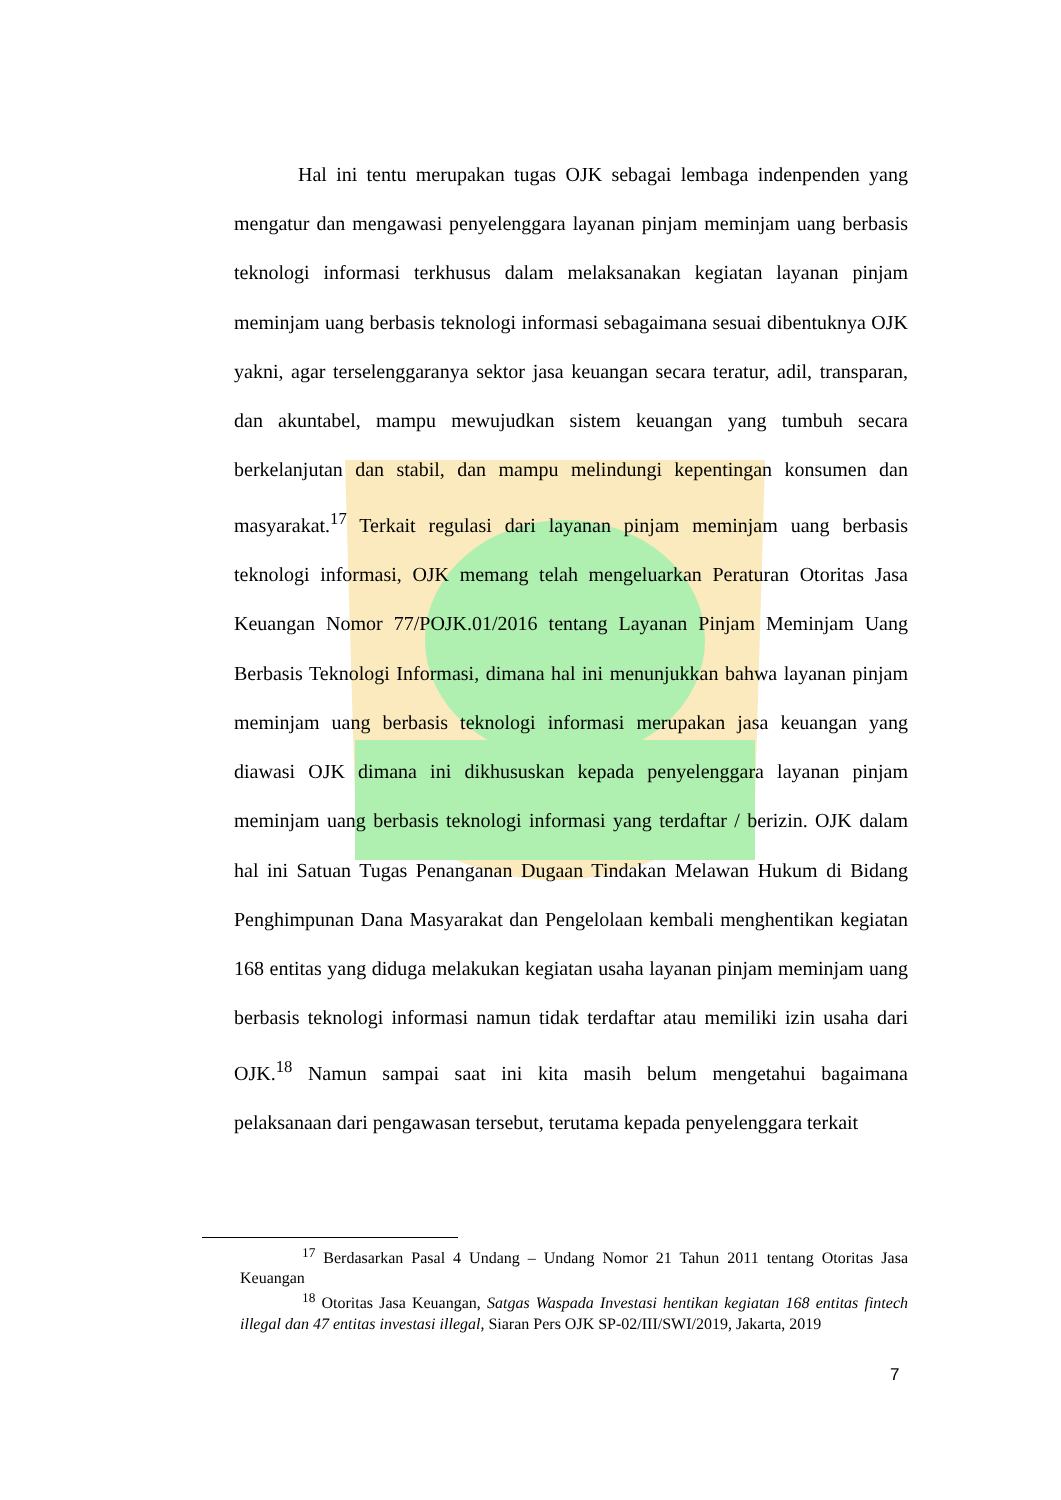Hal ini tentu merupakan tugas OJK sebagai lembaga indenpenden yang mengatur dan mengawasi penyelenggara layanan pinjam meminjam uang berbasis teknologi informasi terkhusus dalam melaksanakan kegiatan layanan pinjam meminjam uang berbasis teknologi informasi sebagaimana sesuai dibentuknya OJK yakni, agar terselenggaranya sektor jasa keuangan secara teratur, adil, transparan, dan akuntabel, mampu mewujudkan sistem keuangan yang tumbuh secara berkelanjutan dan stabil, dan mampu melindungi kepentingan konsumen dan masyarakat.<sup>17</sup> Terkait regulasi dari layanan pinjam meminjam uang berbasis teknologi informasi, OJK memang telah mengeluarkan Peraturan Otoritas Jasa Keuangan Nomor 77/POJK.01/2016 tentang Layanan Pinjam Meminjam Uang Berbasis Teknologi Informasi, dimana hal ini menunjukkan bahwa layanan pinjam meminjam uang berbasis teknologi informasi merupakan jasa keuangan yang diawasi OJK dimana ini dikhususkan kepada penyelenggara layanan pinjam meminjam uang berbasis teknologi informasi yang terdaftar / berizin. OJK dalam hal ini Satuan Tugas Penanganan Dugaan Tindakan Melawan Hukum di Bidang Penghimpunan Dana Masyarakat dan Pengelolaan kembali menghentikan kegiatan 168 entitas yang diduga melakukan kegiatan usaha layanan pinjam meminjam uang berbasis teknologi informasi namun tidak terdaftar atau memiliki izin usaha dari OJK.<sup>18</sup> Namun sampai saat ini kita masih belum mengetahui bagaimana pelaksanaan dari pengawasan tersebut, terutama kepada penyelenggara terkait
<sup>17</sup> Berdasarkan Pasal 4 Undang – Undang Nomor 21 Tahun 2011 tentang Otoritas Jasa Keuangan
<sup>18</sup> Otoritas Jasa Keuangan, Satgas Waspada Investasi hentikan kegiatan 168 entitas fintech illegal dan 47 entitas investasi illegal, Siaran Pers OJK SP-02/III/SWI/2019, Jakarta, 2019
7